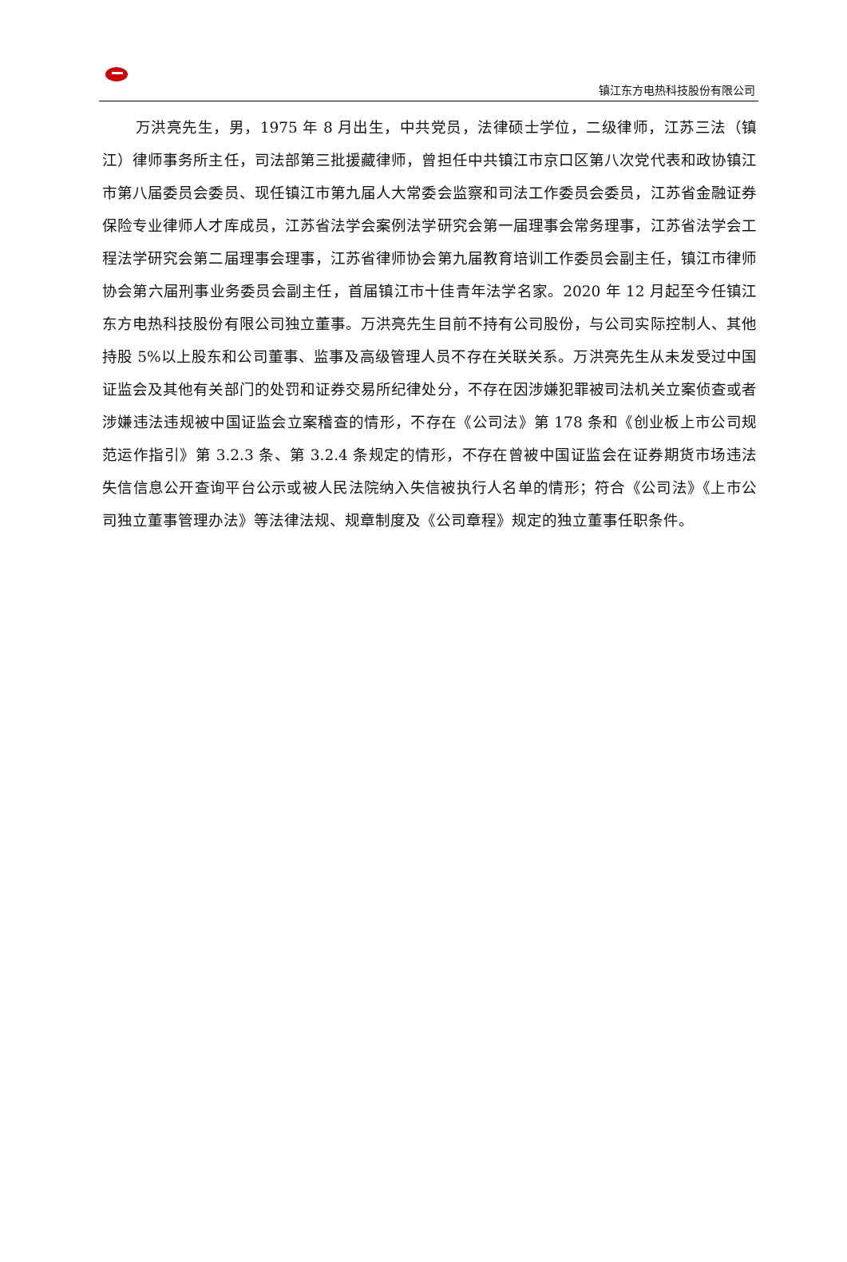镇江东方电热科技股份有限公司
万洪亮先生，男，1975 年 8 月出生，中共党员，法律硕士学位，二级律师，江苏三法（镇江）律师事务所主任，司法部第三批援藏律师，曾担任中共镇江市京口区第八次党代表和政协镇江市第八届委员会委员、现任镇江市第九届人大常委会监察和司法工作委员会委员，江苏省金融证券保险专业律师人才库成员，江苏省法学会案例法学研究会第一届理事会常务理事，江苏省法学会工程法学研究会第二届理事会理事，江苏省律师协会第九届教育培训工作委员会副主任，镇江市律师协会第六届刑事业务委员会副主任，首届镇江市十佳青年法学名家。2020 年 12 月起至今任镇江东方电热科技股份有限公司独立董事。万洪亮先生目前不持有公司股份，与公司实际控制人、其他持股 5%以上股东和公司董事、监事及高级管理人员不存在关联关系。万洪亮先生从未发受过中国证监会及其他有关部门的处罚和证券交易所纪律处分，不存在因涉嫌犯罪被司法机关立案侦查或者涉嫌违法违规被中国证监会立案稽查的情形，不存在《公司法》第 178 条和《创业板上市公司规范运作指引》第 3.2.3 条、第 3.2.4 条规定的情形，不存在曾被中国证监会在证券期货市场违法失信信息公开查询平台公示或被人民法院纳入失信被执行人名单的情形；符合《公司法》《上市公司独立董事管理办法》等法律法规、规章制度及《公司章程》规定的独立董事任职条件。